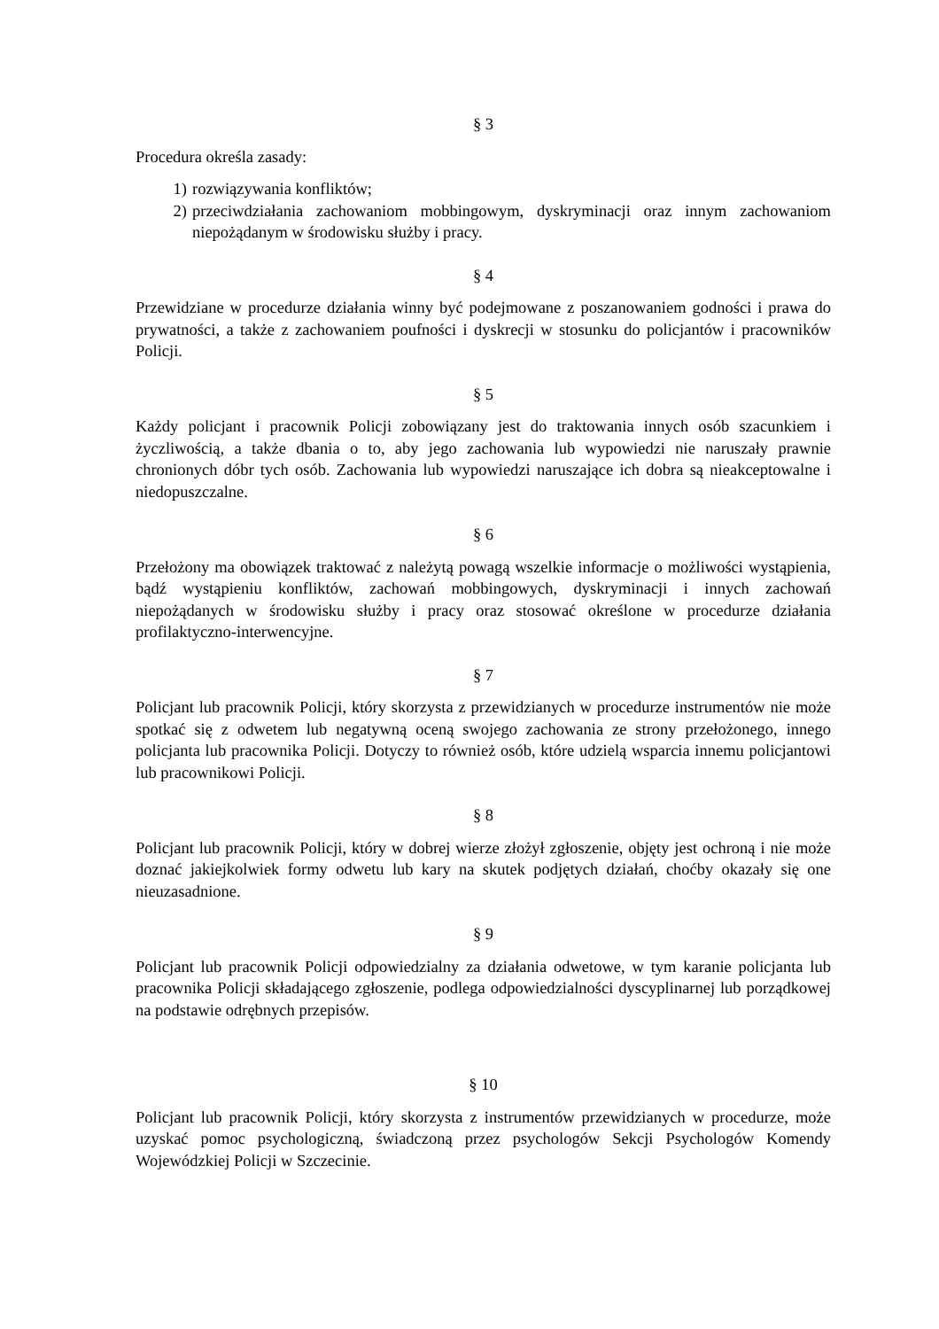§ 3
Procedura określa zasady:
1) rozwiązywania konfliktów;
2) przeciwdziałania zachowaniom mobbingowym, dyskryminacji oraz innym zachowaniom niepożądanym w środowisku służby i pracy.
§ 4
Przewidziane w procedurze działania winny być podejmowane z poszanowaniem godności i prawa do prywatności, a także z zachowaniem poufności i dyskrecji w stosunku do policjantów i pracowników Policji.
§ 5
Każdy policjant i pracownik Policji zobowiązany jest do traktowania innych osób szacunkiem i życzliwością, a także dbania o to, aby jego zachowania lub wypowiedzi nie naruszały prawnie chronionych dóbr tych osób. Zachowania lub wypowiedzi naruszające ich dobra są nieakceptowalne i niedopuszczalne.
§ 6
Przełożony ma obowiązek traktować z należytą powagą wszelkie informacje o możliwości wystąpienia, bądź wystąpieniu konfliktów, zachowań mobbingowych, dyskryminacji i innych zachowań niepożądanych w środowisku służby i pracy oraz stosować określone w procedurze działania profilaktyczno-interwencyjne.
§ 7
Policjant lub pracownik Policji, który skorzysta z przewidzianych w procedurze instrumentów nie może spotkać się z odwetem lub negatywną oceną swojego zachowania ze strony przełożonego, innego policjanta lub pracownika Policji. Dotyczy to również osób, które udzielą wsparcia innemu policjantowi lub pracownikowi Policji.
§ 8
Policjant lub pracownik Policji, który w dobrej wierze złożył zgłoszenie, objęty jest ochroną i nie może doznać jakiejkolwiek formy odwetu lub kary na skutek podjętych działań, choćby okazały się one nieuzasadnione.
§ 9
Policjant lub pracownik Policji odpowiedzialny za działania odwetowe, w tym karanie policjanta lub pracownika Policji składającego zgłoszenie, podlega odpowiedzialności dyscyplinarnej lub porządkowej na podstawie odrębnych przepisów.
§ 10
Policjant lub pracownik Policji, który skorzysta z instrumentów przewidzianych w procedurze, może uzyskać pomoc psychologiczną, świadczoną przez psychologów Sekcji Psychologów Komendy Wojewódzkiej Policji w Szczecinie.